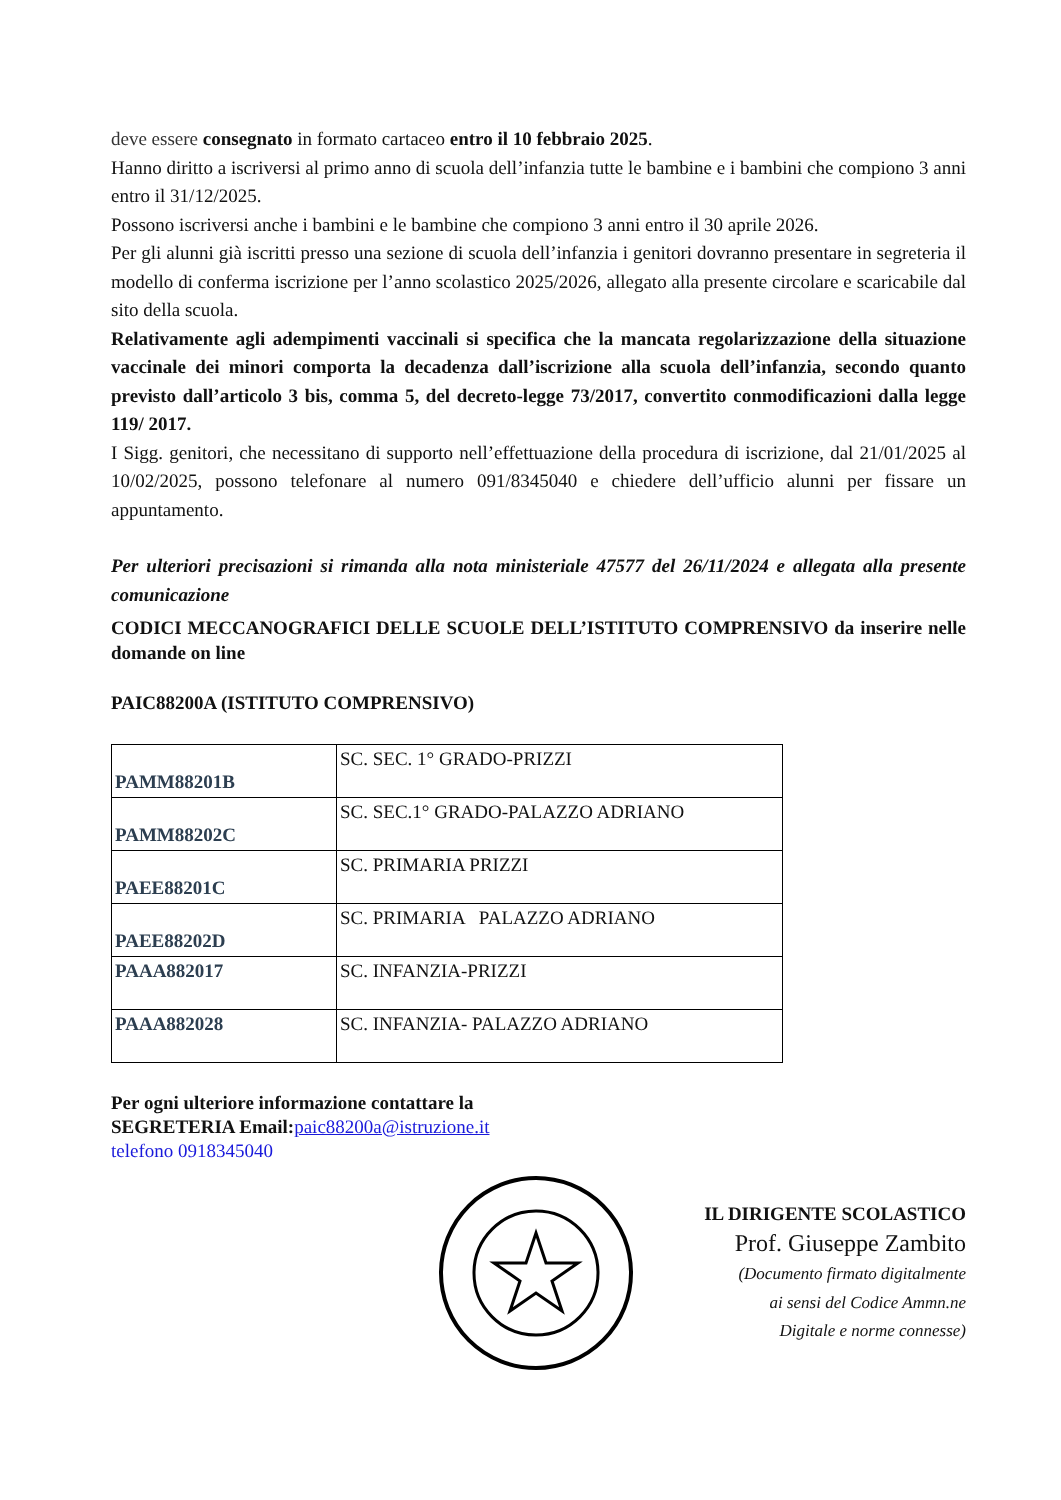deve essere consegnato in formato cartaceo entro il 10 febbraio 2025.
Hanno diritto a iscriversi al primo anno di scuola dell’infanzia tutte le bambine e i bambini che compiono 3 anni entro il 31/12/2025.
Possono iscriversi anche i bambini e le bambine che compiono 3 anni entro il 30 aprile 2026.
Per gli alunni già iscritti presso una sezione di scuola dell’infanzia i genitori dovranno presentare in segreteria il modello di conferma iscrizione per l’anno scolastico 2025/2026, allegato alla presente circolare e scaricabile dal sito della scuola.
Relativamente agli adempimenti vaccinali si specifica che la mancata regolarizzazione della situazione vaccinale dei minori comporta la decadenza dall’iscrizione alla scuola dell’infanzia, secondo quanto previsto dall’articolo 3 bis, comma 5, del decreto-legge 73/2017, convertito conmodificazioni dalla legge 119/ 2017.
I Sigg. genitori, che necessitano di supporto nell’effettuazione della procedura di iscrizione, dal 21/01/2025 al 10/02/2025, possono telefonare al numero 091/8345040 e chiedere dell’ufficio alunni per fissare un appuntamento.
Per ulteriori precisazioni si rimanda alla nota ministeriale 47577 del 26/11/2024 e allegata alla presente comunicazione
CODICI MECCANOGRAFICI DELLE SCUOLE DELL’ISTITUTO COMPRENSIVO da inserire nelle domande on line
PAIC88200A (ISTITUTO COMPRENSIVO)
| PAMM88201B | SC. SEC. 1° GRADO-PRIZZI |
| PAMM88202C | SC. SEC.1° GRADO-PALAZZO ADRIANO |
| PAEE88201C | SC. PRIMARIA PRIZZI |
| PAEE88202D | SC. PRIMARIA PALAZZO ADRIANO |
| PAAA882017 | SC. INFANZIA-PRIZZI |
| PAAA882028 | SC. INFANZIA- PALAZZO ADRIANO |
Per ogni ulteriore informazione contattare la
SEGRETERIA Email: paic88200a@istruzione.it
telefono 0918345040
IL DIRIGENTE SCOLASTICO
Prof. Giuseppe Zambito
(Documento firmato digitalmente
ai sensi del Codice Ammn.ne
Digitale e norme connesse)